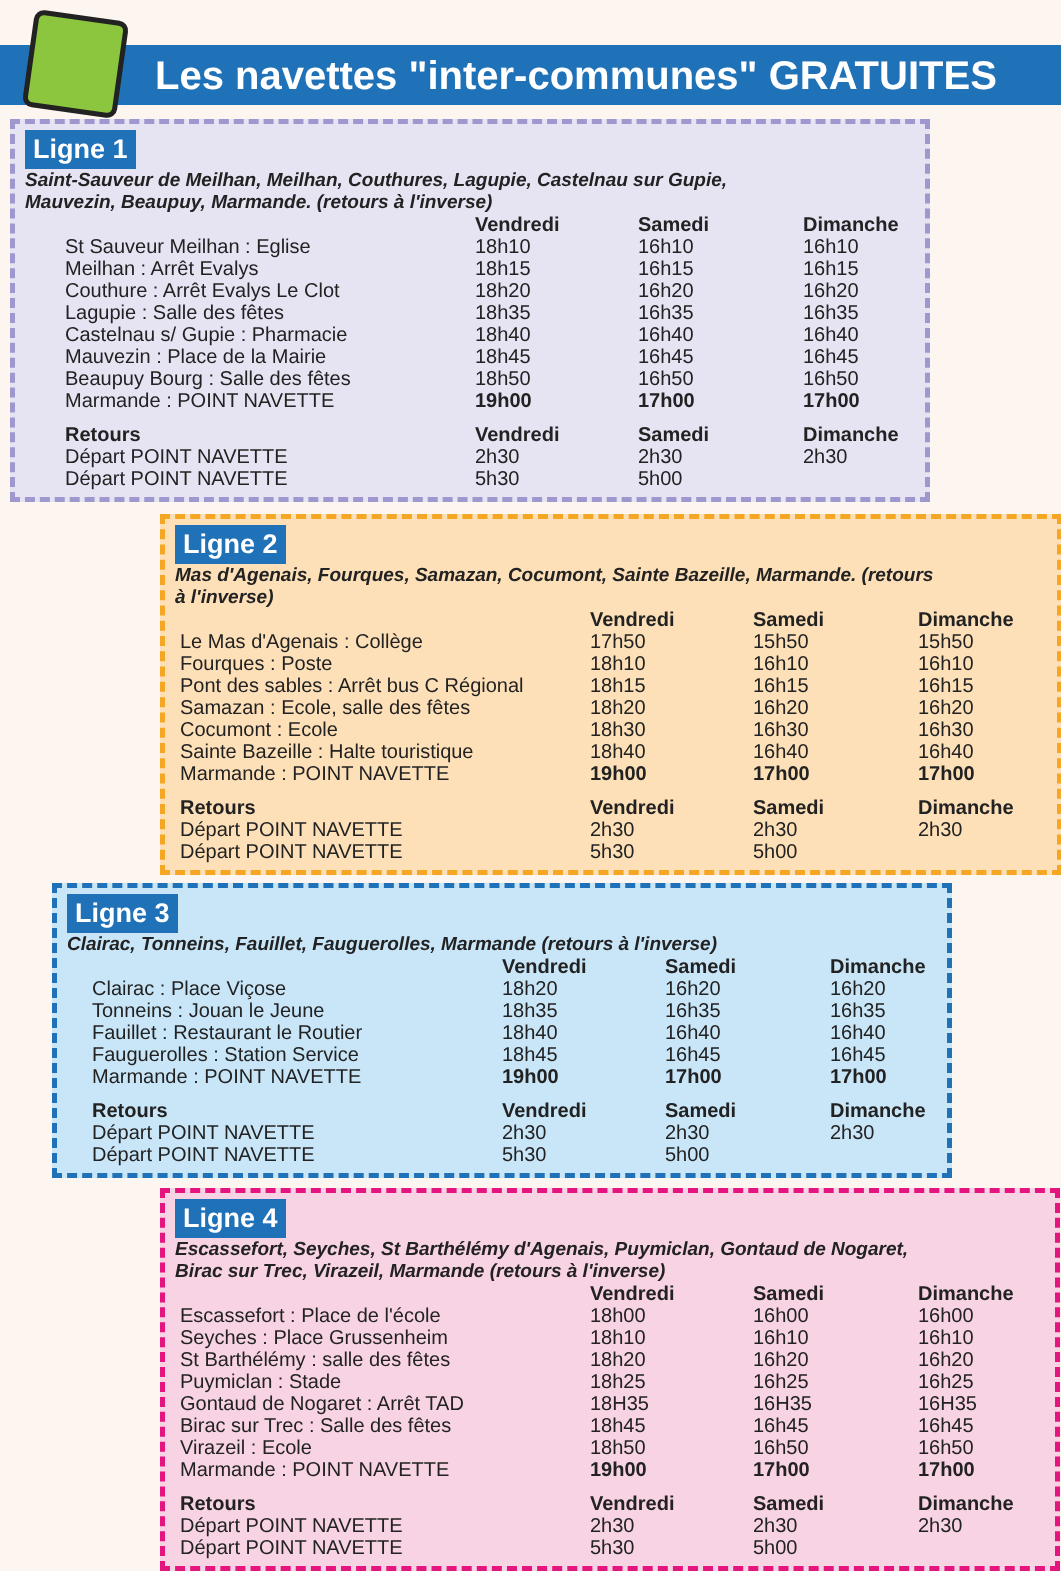Les navettes "inter-communes" GRATUITES
Ligne 1 Saint-Sauveur de Meilhan, Meilhan, Couthures, Lagupie, Castelnau sur Gupie, Mauvezin, Beaupuy, Marmande. (retours à l'inverse)
| | Vendredi | Samedi | Dimanche |
| --- | --- | --- | --- |
| St Sauveur Meilhan : Eglise | 18h10 | 16h10 | 16h10 |
| Meilhan : Arrêt Evalys | 18h15 | 16h15 | 16h15 |
| Couthure : Arrêt Evalys Le Clot | 18h20 | 16h20 | 16h20 |
| Lagupie : Salle des fêtes | 18h35 | 16h35 | 16h35 |
| Castelnau s/ Gupie : Pharmacie | 18h40 | 16h40 | 16h40 |
| Mauvezin : Place de la Mairie | 18h45 | 16h45 | 16h45 |
| Beaupuy Bourg : Salle des fêtes | 18h50 | 16h50 | 16h50 |
| Marmande : POINT NAVETTE | 19h00 | 17h00 | 17h00 |
| Retours | Vendredi | Samedi | Dimanche |
| Départ POINT NAVETTE | 2h30 | 2h30 | 2h30 |
| Départ POINT NAVETTE | 5h30 | 5h00 | |
Ligne 2 Mas d'Agenais, Fourques, Samazan, Cocumont, Sainte Bazeille, Marmande. (retours à l'inverse)
| | Vendredi | Samedi | Dimanche |
| --- | --- | --- | --- |
| Le Mas d'Agenais : Collège | 17h50 | 15h50 | 15h50 |
| Fourques : Poste | 18h10 | 16h10 | 16h10 |
| Pont des sables : Arrêt bus C Régional | 18h15 | 16h15 | 16h15 |
| Samazan : Ecole, salle des fêtes | 18h20 | 16h20 | 16h20 |
| Cocumont : Ecole | 18h30 | 16h30 | 16h30 |
| Sainte Bazeille : Halte touristique | 18h40 | 16h40 | 16h40 |
| Marmande : POINT NAVETTE | 19h00 | 17h00 | 17h00 |
| Retours | Vendredi | Samedi | Dimanche |
| Départ POINT NAVETTE | 2h30 | 2h30 | 2h30 |
| Départ POINT NAVETTE | 5h30 | 5h00 | |
Ligne 3 Clairac, Tonneins, Fauillet, Fauguerolles, Marmande (retours à l'inverse)
| | Vendredi | Samedi | Dimanche |
| --- | --- | --- | --- |
| Clairac : Place Viçose | 18h20 | 16h20 | 16h20 |
| Tonneins : Jouan le Jeune | 18h35 | 16h35 | 16h35 |
| Fauillet : Restaurant le Routier | 18h40 | 16h40 | 16h40 |
| Fauguerolles : Station Service | 18h45 | 16h45 | 16h45 |
| Marmande : POINT NAVETTE | 19h00 | 17h00 | 17h00 |
| Retours | Vendredi | Samedi | Dimanche |
| Départ POINT NAVETTE | 2h30 | 2h30 | 2h30 |
| Départ POINT NAVETTE | 5h30 | 5h00 | |
Ligne 4 Escassefort, Seyches, St Barthélémy d'Agenais, Puymiclan, Gontaud de Nogaret, Birac sur Trec, Virazeil, Marmande (retours à l'inverse)
| | Vendredi | Samedi | Dimanche |
| --- | --- | --- | --- |
| Escassefort : Place de l'école | 18h00 | 16h00 | 16h00 |
| Seyches : Place Grussenheim | 18h10 | 16h10 | 16h10 |
| St Barthélémy : salle des fêtes | 18h20 | 16h20 | 16h20 |
| Puymiclan : Stade | 18h25 | 16h25 | 16h25 |
| Gontaud de Nogaret : Arrêt TAD | 18H35 | 16H35 | 16H35 |
| Birac sur Trec : Salle des fêtes | 18h45 | 16h45 | 16h45 |
| Virazeil : Ecole | 18h50 | 16h50 | 16h50 |
| Marmande : POINT NAVETTE | 19h00 | 17h00 | 17h00 |
| Retours | Vendredi | Samedi | Dimanche |
| Départ POINT NAVETTE | 2h30 | 2h30 | 2h30 |
| Départ POINT NAVETTE | 5h30 | 5h00 | |